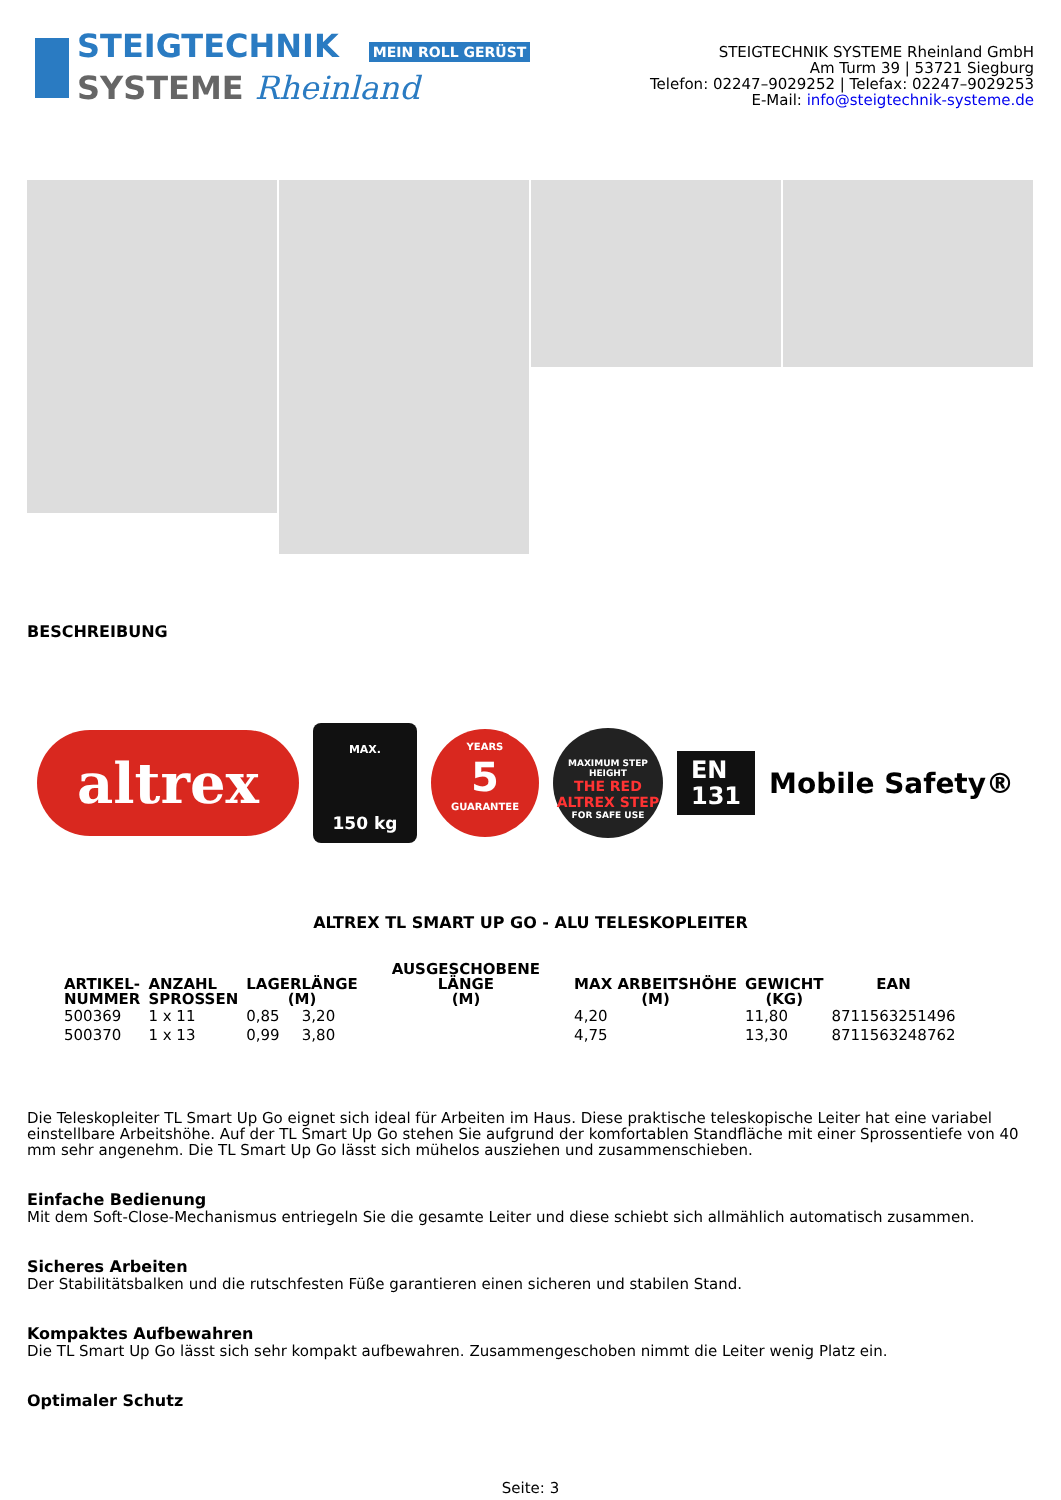STEIGTECHNIK MEIN ROLL GERÜST
SYSTEME Rheinland
STEIGTECHNIK SYSTEME Rheinland GmbH
Am Turm 39 | 53721 Siegburg
Telefon: 02247–9029252 | Telefax: 02247–9029253
E-Mail: info@steigtechnik-systeme.de
BESCHREIBUNG
altrex
MAX.
150 kg
YEARS
5
GUARANTEE
MAXIMUM STEP HEIGHT
THE RED ALTREX STEP
FOR SAFE USE
EN
131
Mobile Safety®
ALTREX TL SMART UP GO - ALU TELESKOPLEITER
| ARTIKEL- NUMMER | ANZAHL SPROSSEN | LAGERLÄNGE (M) | AUSGESCHOBENE LÄNGE (M) | MAX ARBEITSHÖHE (M) | GEWICHT (KG) | EAN |
| --- | --- | --- | --- | --- | --- | --- |
| 500369 | 1 x 11 | 0,85 | 3,20 | 4,20 | 11,80 | 8711563251496 |
| 500370 | 1 x 13 | 0,99 | 3,80 | 4,75 | 13,30 | 8711563248762 |
Die Teleskopleiter TL Smart Up Go eignet sich ideal für Arbeiten im Haus. Diese praktische teleskopische Leiter hat eine variabel einstellbare Arbeitshöhe. Auf der TL Smart Up Go stehen Sie aufgrund der komfortablen Standfläche mit einer Sprossentiefe von 40 mm sehr angenehm. Die TL Smart Up Go lässt sich mühelos ausziehen und zusammenschieben.
Einfache Bedienung
Mit dem Soft-Close-Mechanismus entriegeln Sie die gesamte Leiter und diese schiebt sich allmählich automatisch zusammen.
Sicheres Arbeiten
Der Stabilitätsbalken und die rutschfesten Füße garantieren einen sicheren und stabilen Stand.
Kompaktes Aufbewahren
Die TL Smart Up Go lässt sich sehr kompakt aufbewahren. Zusammengeschoben nimmt die Leiter wenig Platz ein.
Optimaler Schutz
Seite: 3